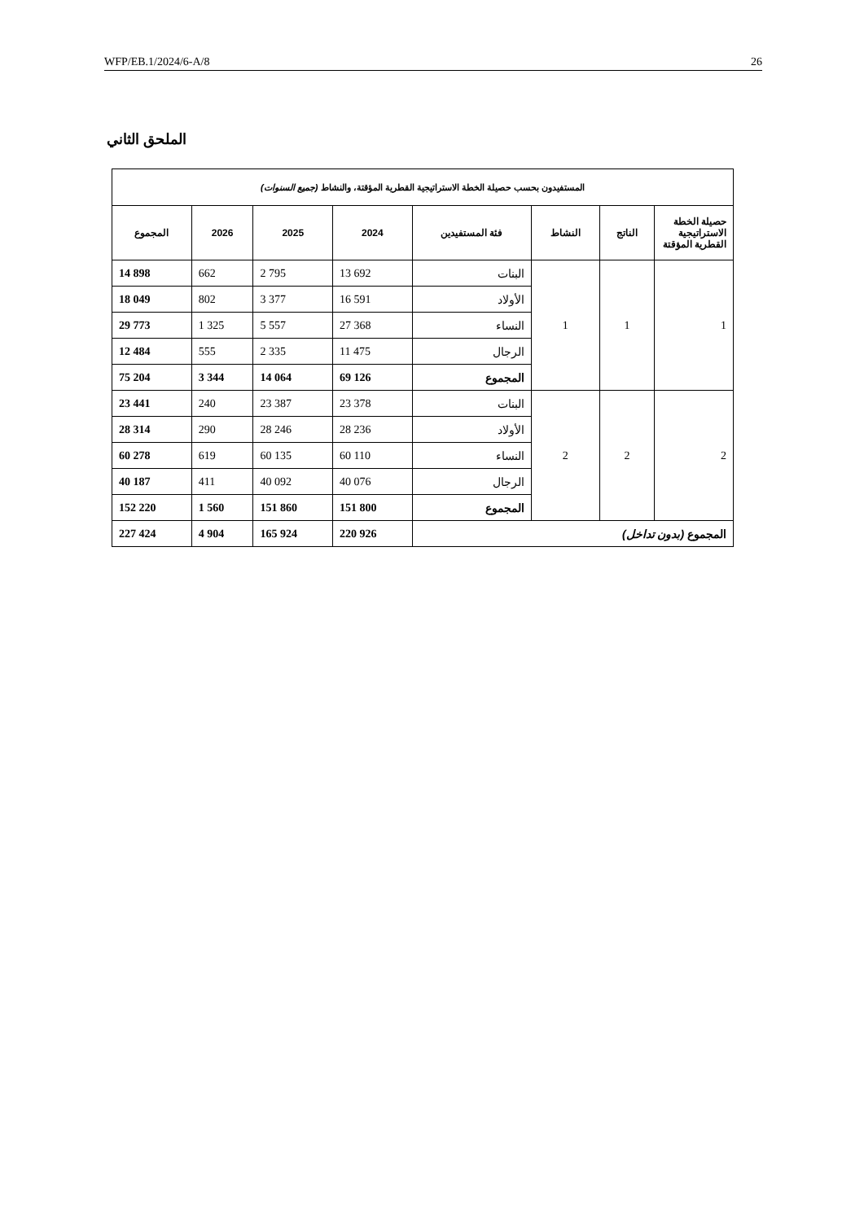WFP/EB.1/2024/6-A/8 26
الملحق الثاني
| المستفيدون بحسب حصيلة الخطة الاستراتيجية القطرية المؤقتة، والنشاط (جميع السنوات) | | | | | | | |
| --- | --- | --- | --- | --- | --- | --- | --- |
| حصيلة الخطة الاستراتيجية القطرية المؤقتة | الناتج | النشاط | فئة المستفيدين | 2024 | 2025 | 2026 | المجموع |
| 1 | 1 | 1 | البنات | 13 692 | 2 795 | 662 | 14 898 |
| | | | الأولاد | 16 591 | 3 377 | 802 | 18 049 |
| | | | النساء | 27 368 | 5 557 | 1 325 | 29 773 |
| | | | الرجال | 11 475 | 2 335 | 555 | 12 484 |
| | | | المجموع | 69 126 | 14 064 | 3 344 | 75 204 |
| 2 | 2 | 2 | البنات | 23 378 | 23 387 | 240 | 23 441 |
| | | | الأولاد | 28 236 | 28 246 | 290 | 28 314 |
| | | | النساء | 60 110 | 60 135 | 619 | 60 278 |
| | | | الرجال | 40 076 | 40 092 | 411 | 40 187 |
| | | | المجموع | 151 800 | 151 860 | 1 560 | 152 220 |
| المجموع (بدون تداخل) | | | | 220 926 | 165 924 | 4 904 | 227 424 |